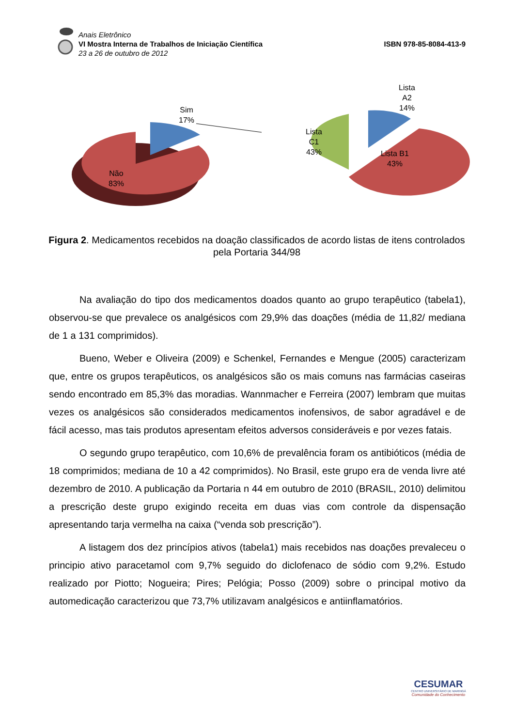Anais Eletrônico
VI Mostra Interna de Trabalhos de Iniciação Científica
23 a 26 de outubro de 2012
ISBN 978-85-8084-413-9
Sim
17%
Não
83%
Lista
C1
43%
Lista
A2
14%
Lista B1
43%
Figura 2. Medicamentos recebidos na doação classificados de acordo listas de itens controlados pela Portaria 344/98
Na avaliação do tipo dos medicamentos doados quanto ao grupo terapêutico (tabela1), observou-se que prevalece os analgésicos com 29,9% das doações (média de 11,82/ mediana de 1 a 131 comprimidos).
Bueno, Weber e Oliveira (2009) e Schenkel, Fernandes e Mengue (2005) caracterizam que, entre os grupos terapêuticos, os analgésicos são os mais comuns nas farmácias caseiras sendo encontrado em 85,3% das moradias. Wannmacher e Ferreira (2007) lembram que muitas vezes os analgésicos são considerados medicamentos inofensivos, de sabor agradável e de fácil acesso, mas tais produtos apresentam efeitos adversos consideráveis e por vezes fatais.
O segundo grupo terapêutico, com 10,6% de prevalência foram os antibióticos (média de 18 comprimidos; mediana de 10 a 42 comprimidos). No Brasil, este grupo era de venda livre até dezembro de 2010. A publicação da Portaria n 44 em outubro de 2010 (BRASIL, 2010) delimitou a prescrição deste grupo exigindo receita em duas vias com controle da dispensação apresentando tarja vermelha na caixa (“venda sob prescrição”).
A listagem dos dez princípios ativos (tabela1) mais recebidos nas doações prevaleceu o principio ativo paracetamol com 9,7% seguido do diclofenaco de sódio com 9,2%. Estudo realizado por Piotto; Nogueira; Pires; Pelógia; Posso (2009) sobre o principal motivo da automedicação caracterizou que 73,7% utilizavam analgésicos e antiinflamatórios.
CESUMAR
CENTRO UNIVERSITÁRIO DE MARINGÁ
Comunidade do Conhecimento